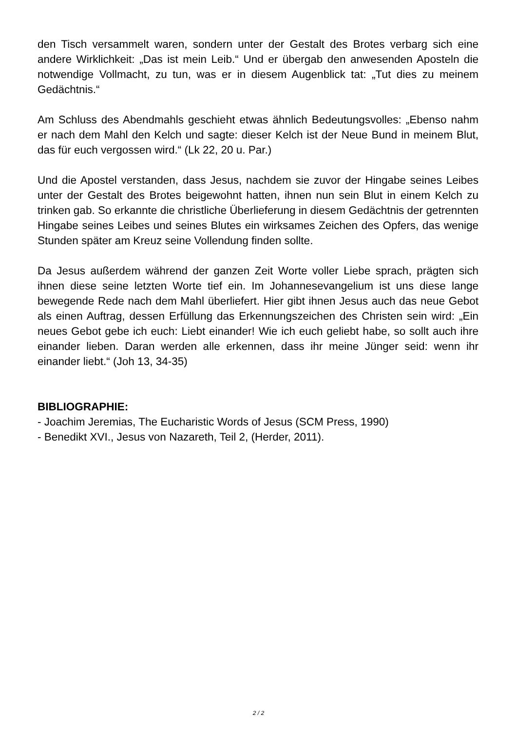den Tisch versammelt waren, sondern unter der Gestalt des Brotes verbarg sich eine andere Wirklichkeit: „Das ist mein Leib.“ Und er übergab den anwesenden Aposteln die notwendige Vollmacht, zu tun, was er in diesem Augenblick tat: „Tut dies zu meinem Gedächtnis.“
Am Schluss des Abendmahls geschieht etwas ähnlich Bedeutungsvolles: „Ebenso nahm er nach dem Mahl den Kelch und sagte: dieser Kelch ist der Neue Bund in meinem Blut, das für euch vergossen wird.“ (Lk 22, 20 u. Par.)
Und die Apostel verstanden, dass Jesus, nachdem sie zuvor der Hingabe seines Leibes unter der Gestalt des Brotes beigewohnt hatten, ihnen nun sein Blut in einem Kelch zu trinken gab. So erkannte die christliche Überlieferung in diesem Gedächtnis der getrennten Hingabe seines Leibes und seines Blutes ein wirksames Zeichen des Opfers, das wenige Stunden später am Kreuz seine Vollendung finden sollte.
Da Jesus außerdem während der ganzen Zeit Worte voller Liebe sprach, prägten sich ihnen diese seine letzten Worte tief ein. Im Johannesevangelium ist uns diese lange bewegende Rede nach dem Mahl überliefert. Hier gibt ihnen Jesus auch das neue Gebot als einen Auftrag, dessen Erfüllung das Erkennungszeichen des Christen sein wird: „Ein neues Gebot gebe ich euch: Liebt einander! Wie ich euch geliebt habe, so sollt auch ihre einander lieben. Daran werden alle erkennen, dass ihr meine Jünger seid: wenn ihr einander liebt.“ (Joh 13, 34-35)
BIBLIOGRAPHIE:
- Joachim Jeremias, The Eucharistic Words of Jesus (SCM Press, 1990)
- Benedikt XVI., Jesus von Nazareth, Teil 2, (Herder, 2011).
2 / 2